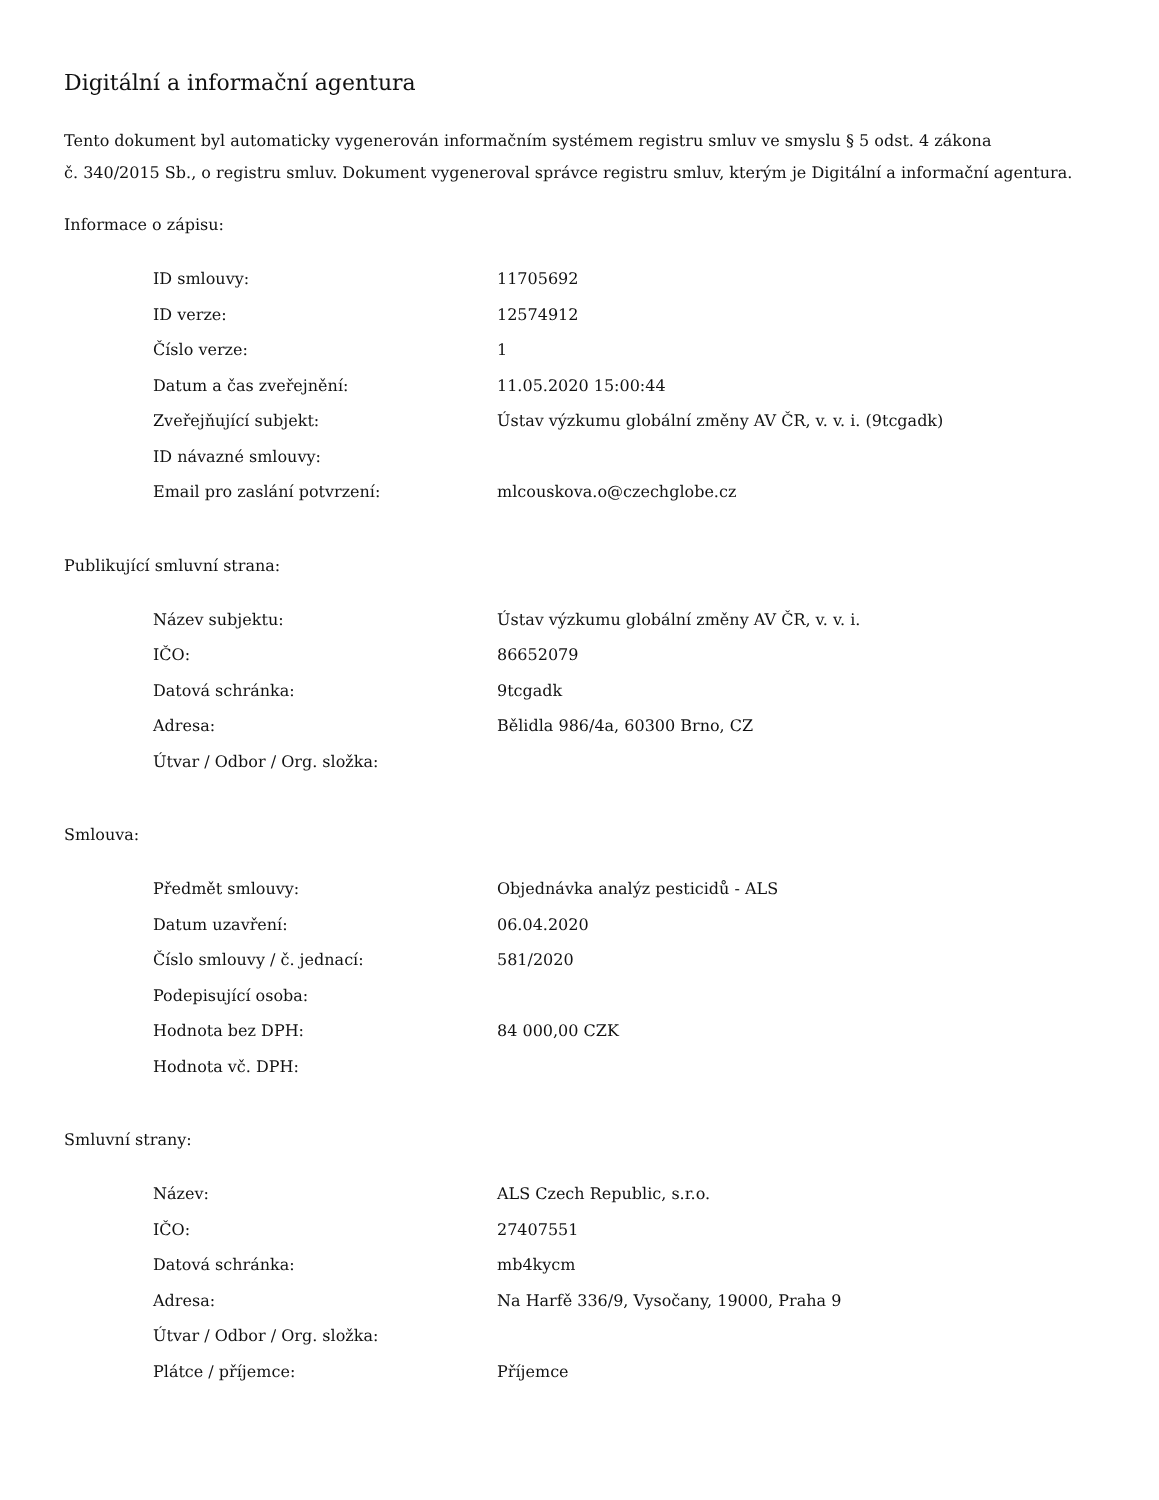Digitální a informační agentura
Tento dokument byl automaticky vygenerován informačním systémem registru smluv ve smyslu § 5 odst. 4 zákona
č. 340/2015 Sb., o registru smluv. Dokument vygeneroval správce registru smluv, kterým je Digitální a informační agentura.
Informace o zápisu:
| ID smlouvy: | 11705692 |
| ID verze: | 12574912 |
| Číslo verze: | 1 |
| Datum a čas zveřejnění: | 11.05.2020 15:00:44 |
| Zveřejňující subjekt: | Ústav výzkumu globální změny AV ČR, v. v. i. (9tcgadk) |
| ID návazné smlouvy: | |
| Email pro zaslání potvrzení: | mlcouskova.o@czechglobe.cz |
Publikující smluvní strana:
| Název subjektu: | Ústav výzkumu globální změny AV ČR, v. v. i. |
| IČO: | 86652079 |
| Datová schránka: | 9tcgadk |
| Adresa: | Bělidla 986/4a, 60300 Brno, CZ |
| Útvar / Odbor / Org. složka: | |
Smlouva:
| Předmět smlouvy: | Objednávka analýz pesticidů - ALS |
| Datum uzavření: | 06.04.2020 |
| Číslo smlouvy / č. jednací: | 581/2020 |
| Podepisující osoba: | |
| Hodnota bez DPH: | 84 000,00 CZK |
| Hodnota vč. DPH: | |
Smluvní strany:
| Název: | ALS Czech Republic, s.r.o. |
| IČO: | 27407551 |
| Datová schránka: | mb4kycm |
| Adresa: | Na Harfě 336/9, Vysočany, 19000, Praha 9 |
| Útvar / Odbor / Org. složka: | |
| Plátce / příjemce: | Příjemce |